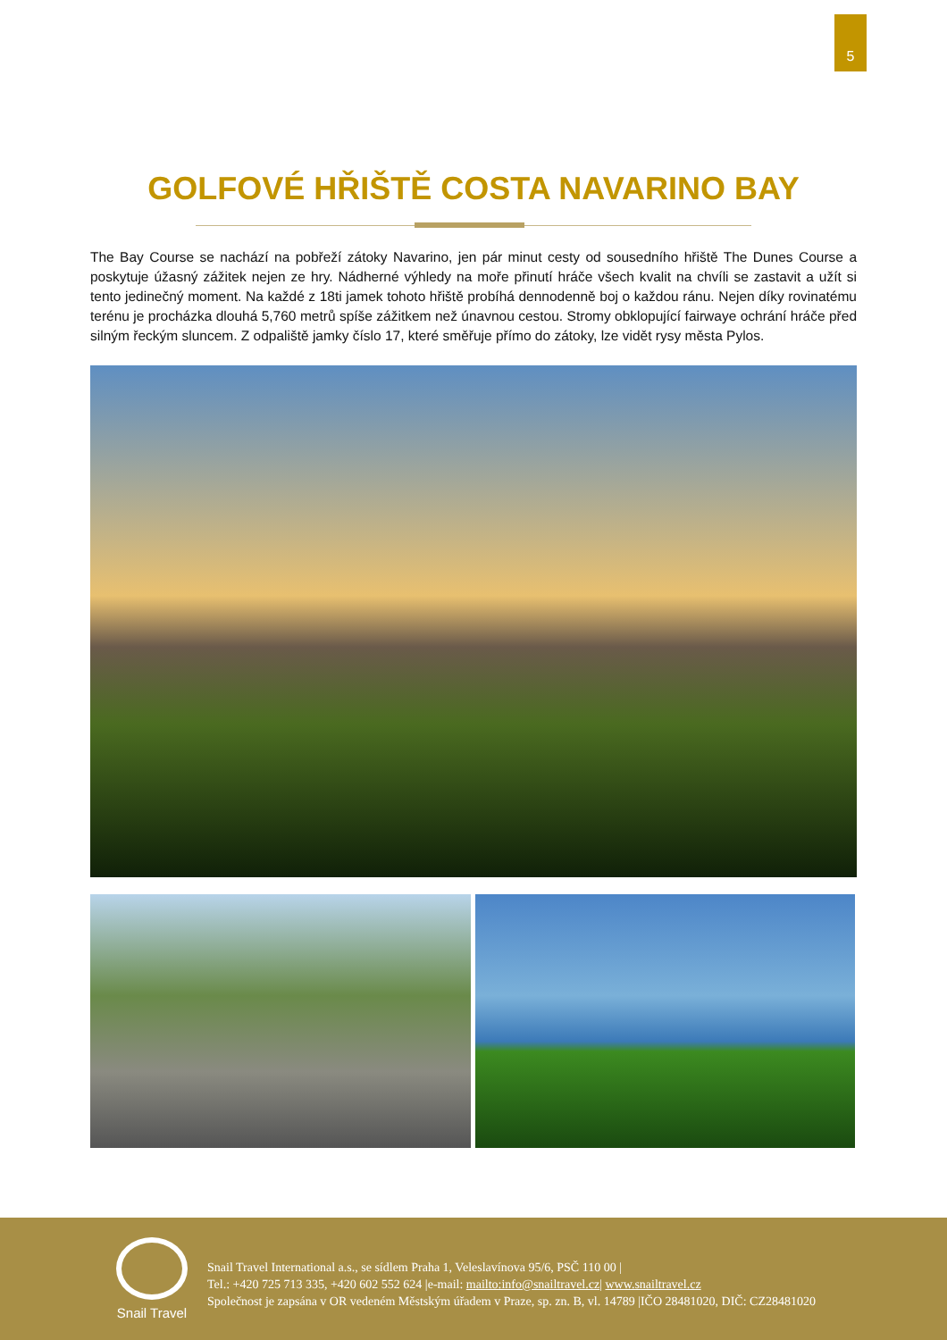5
GOLFOVÉ HŘIŠTĚ COSTA NAVARINO BAY
The Bay Course se nachází na pobřeží zátoky Navarino, jen pár minut cesty od sousedního hřiště The Dunes Course a poskytuje úžasný zážitek nejen ze hry. Nádherné výhledy na moře přinutí hráče všech kvalit na chvíli se zastavit a užít si tento jedinečný moment. Na každé z 18ti jamek tohoto hřiště probíhá dennodenně boj o každou ránu. Nejen díky rovinatému terénu je procházka dlouhá 5,760 metrů spíše zážitkem než únavnou cestou. Stromy obklopující fairwaye ochrání hráče před silným řeckým sluncem. Z odpaliště jamky číslo 17, které směřuje přímo do zátoky, lze vidět rysy města Pylos.
Snail Travel
Snail Travel International a.s., se sídlem Praha 1, Veleslavínova 95/6, PSČ 110 00 |
Tel.: +420 725 713 335, +420 602 552 624 |e-mail: mailto:info@snailtravel.cz| www.snailtravel.cz
Společnost je zapsána v OR vedeném Městským úřadem v Praze, sp. zn. B, vl. 14789 |IČO 28481020, DIČ: CZ28481020